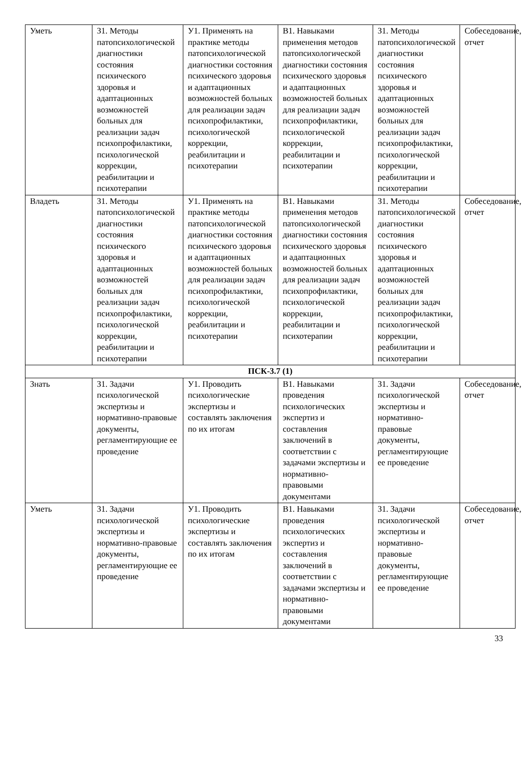| Уметь | З1. Методы патопсихологической диагностики состояния психического здоровья и адаптационных возможностей больных для реализации задач психопрофилактики, психологической коррекции, реабилитации и психотерапии | У1. Применять на практике методы патопсихологической диагностики состояния психического здоровья и адаптационных возможностей больных для реализации задач психопрофилактики, психологической коррекции, реабилитации и психотерапии | В1. Навыками применения методов патопсихологической диагностики состояния психического здоровья и адаптационных возможностей больных для реализации задач психопрофилактики, психологической коррекции, реабилитации и психотерапии | З1. Методы патопсихологической диагностики состояния психического здоровья и адаптационных возможностей больных для реализации задач психопрофилактики, психологической коррекции, реабилитации и психотерапии | Собеседование, отчет |
| Владеть | З1. Методы патопсихологической диагностики состояния психического здоровья и адаптационных возможностей больных для реализации задач психопрофилактики, психологической коррекции, реабилитации и психотерапии | У1. Применять на практике методы патопсихологической диагностики состояния психического здоровья и адаптационных возможностей больных для реализации задач психопрофилактики, психологической коррекции, реабилитации и психотерапии | В1. Навыками применения методов патопсихологической диагностики состояния психического здоровья и адаптационных возможностей больных для реализации задач психопрофилактики, психологической коррекции, реабилитации и психотерапии | З1. Методы патопсихологической диагностики состояния психического здоровья и адаптационных возможностей больных для реализации задач психопрофилактики, психологической коррекции, реабилитации и психотерапии | Собеседование, отчет |
| ПСК-3.7 (1) | | | | | |
| Знать | З1. Задачи психологической экспертизы и нормативно-правовые документы, регламентирующие ее проведение | У1. Проводить психологические экспертизы и составлять заключения по их итогам | В1. Навыками проведения психологических экспертиз и составления заключений в соответствии с задачами экспертизы и нормативно-правовыми документами | З1. Задачи психологической экспертизы и нормативно-правовые документы, регламентирующие ее проведение | Собеседование, отчет |
| Уметь | З1. Задачи психологической экспертизы и нормативно-правовые документы, регламентирующие ее проведение | У1. Проводить психологические экспертизы и составлять заключения по их итогам | В1. Навыками проведения психологических экспертиз и составления заключений в соответствии с задачами экспертизы и нормативно-правовыми документами | З1. Задачи психологической экспертизы и нормативно-правовые документы, регламентирующие ее проведение | Собеседование, отчет |
33